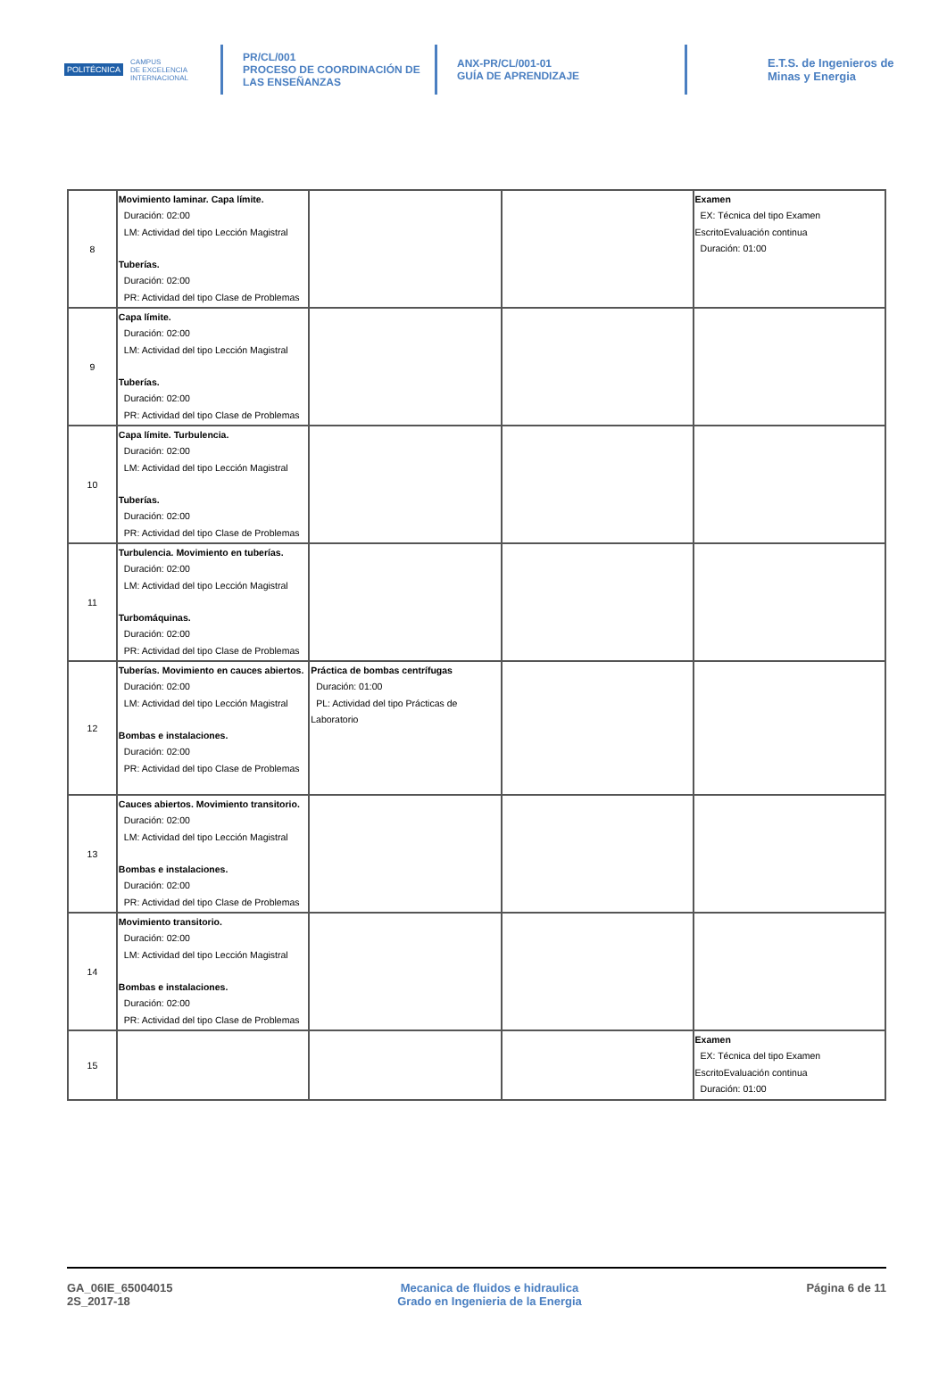POLITÉCNICA CAMPUS
DE EXCELENCIA
INTERNACIONAL
PR/CL/001
PROCESO DE COORDINACIÓN DE
LAS ENSEÑANZAS
ANX-PR/CL/001-01
GUÍA DE APRENDIZAJE
E.T.S. de Ingenieros de
Minas y Energia
| 8 | Movimiento laminar. Capa límite. Duración: 02:00 LM: Actividad del tipo Lección Magistral Tuberías. Duración: 02:00 PR: Actividad del tipo Clase de Problemas | | | Examen EX: Técnica del tipo Examen EscritoEvaluación continua Duración: 01:00 |
| 9 | Capa límite. Duración: 02:00 LM: Actividad del tipo Lección Magistral Tuberías. Duración: 02:00 PR: Actividad del tipo Clase de Problemas | | | |
| 10 | Capa límite. Turbulencia. Duración: 02:00 LM: Actividad del tipo Lección Magistral Tuberías. Duración: 02:00 PR: Actividad del tipo Clase de Problemas | | | |
| 11 | Turbulencia. Movimiento en tuberías. Duración: 02:00 LM: Actividad del tipo Lección Magistral Turbomáquinas. Duración: 02:00 PR: Actividad del tipo Clase de Problemas | | | |
| 12 | Tuberías. Movimiento en cauces abiertos. Duración: 02:00 LM: Actividad del tipo Lección Magistral Bombas e instalaciones. Duración: 02:00 PR: Actividad del tipo Clase de Problemas | Práctica de bombas centrífugas Duración: 01:00 PL: Actividad del tipo Prácticas de Laboratorio | | |
| 13 | Cauces abiertos. Movimiento transitorio. Duración: 02:00 LM: Actividad del tipo Lección Magistral Bombas e instalaciones. Duración: 02:00 PR: Actividad del tipo Clase de Problemas | | | |
| 14 | Movimiento transitorio. Duración: 02:00 LM: Actividad del tipo Lección Magistral Bombas e instalaciones. Duración: 02:00 PR: Actividad del tipo Clase de Problemas | | | |
| 15 | | | | Examen EX: Técnica del tipo Examen EscritoEvaluación continua Duración: 01:00 |
GA_06IE_65004015
2S_2017-18
Mecanica de fluidos e hidraulica
Grado en Ingenieria de la Energia
Página 6 de 11